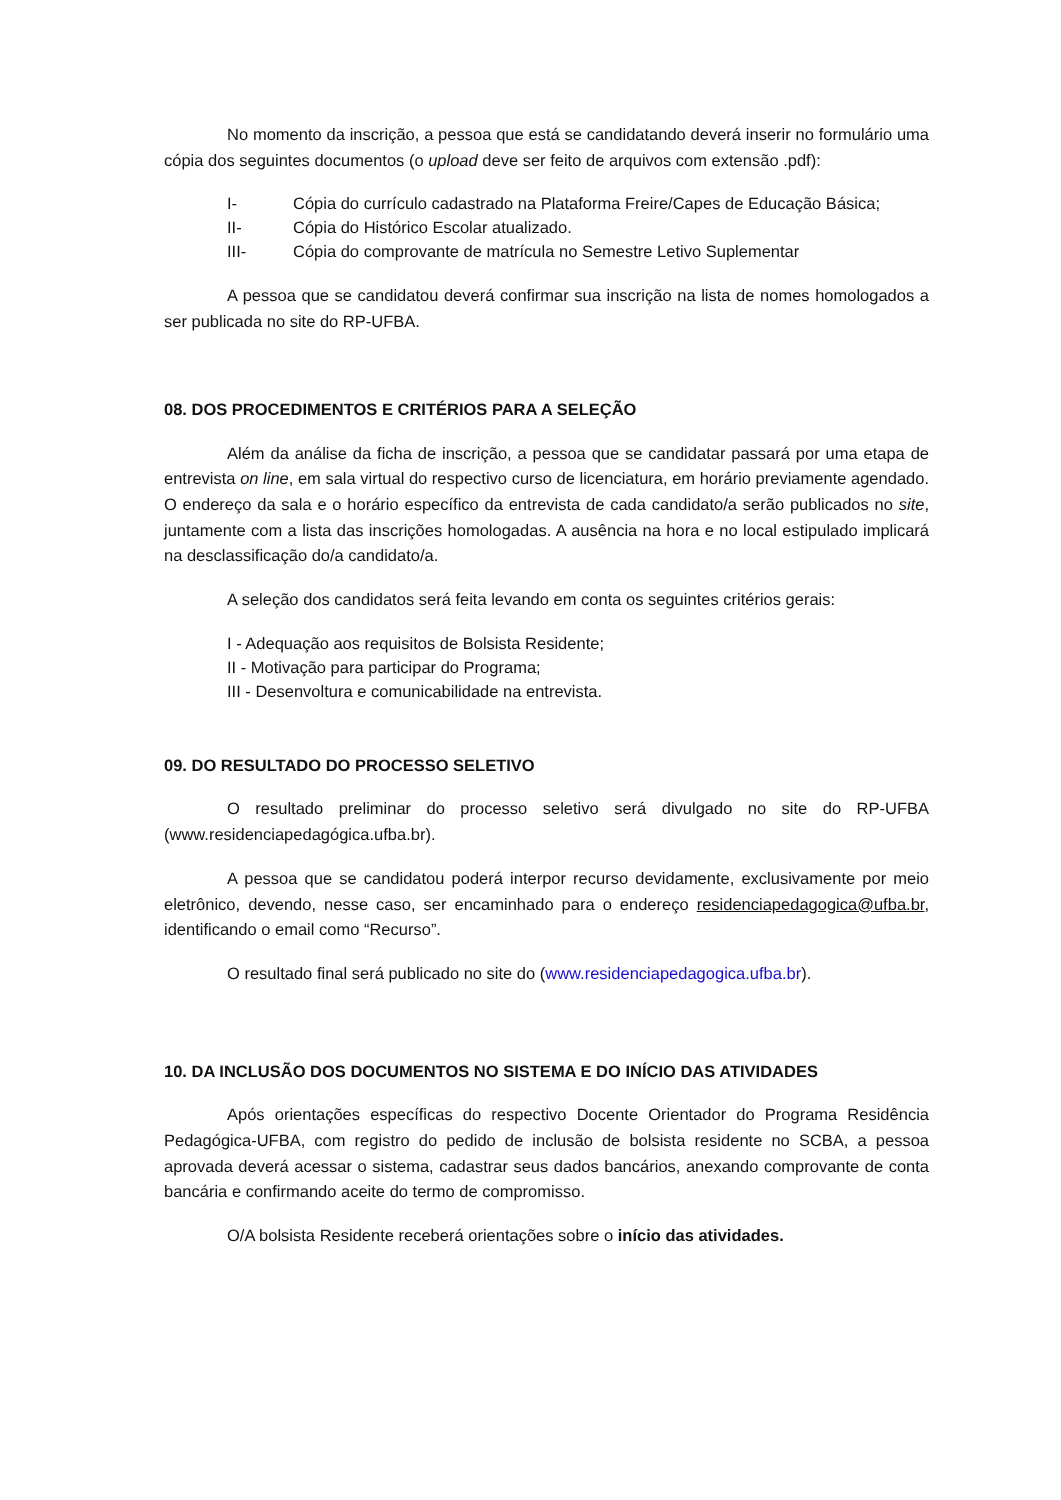No momento da inscrição, a pessoa que está se candidatando deverá inserir no formulário uma cópia dos seguintes documentos (o upload deve ser feito de arquivos com extensão .pdf):
I- Cópia do currículo cadastrado na Plataforma Freire/Capes de Educação Básica;
II- Cópia do Histórico Escolar atualizado.
III- Cópia do comprovante de matrícula no Semestre Letivo Suplementar
A pessoa que se candidatou deverá confirmar sua inscrição na lista de nomes homologados a ser publicada no site do RP-UFBA.
08. DOS PROCEDIMENTOS E CRITÉRIOS PARA A SELEÇÃO
Além da análise da ficha de inscrição, a pessoa que se candidatar passará por uma etapa de entrevista on line, em sala virtual do respectivo curso de licenciatura, em horário previamente agendado. O endereço da sala e o horário específico da entrevista de cada candidato/a serão publicados no site, juntamente com a lista das inscrições homologadas. A ausência na hora e no local estipulado implicará na desclassificação do/a candidato/a.
A seleção dos candidatos será feita levando em conta os seguintes critérios gerais:
I - Adequação aos requisitos de Bolsista Residente;
II - Motivação para participar do Programa;
III - Desenvoltura e comunicabilidade na entrevista.
09. DO RESULTADO DO PROCESSO SELETIVO
O resultado preliminar do processo seletivo será divulgado no site do RP-UFBA (www.residenciapedagógica.ufba.br).
A pessoa que se candidatou poderá interpor recurso devidamente, exclusivamente por meio eletrônico, devendo, nesse caso, ser encaminhado para o endereço residenciapedagogica@ufba.br, identificando o email como “Recurso”.
O resultado final será publicado no site do (www.residenciapedagogica.ufba.br).
10. DA INCLUSÃO DOS DOCUMENTOS NO SISTEMA E DO INÍCIO DAS ATIVIDADES
Após orientações específicas do respectivo Docente Orientador do Programa Residência Pedagógica-UFBA, com registro do pedido de inclusão de bolsista residente no SCBA, a pessoa aprovada deverá acessar o sistema, cadastrar seus dados bancários, anexando comprovante de conta bancária e confirmando aceite do termo de compromisso.
O/A bolsista Residente receberá orientações sobre o início das atividades.